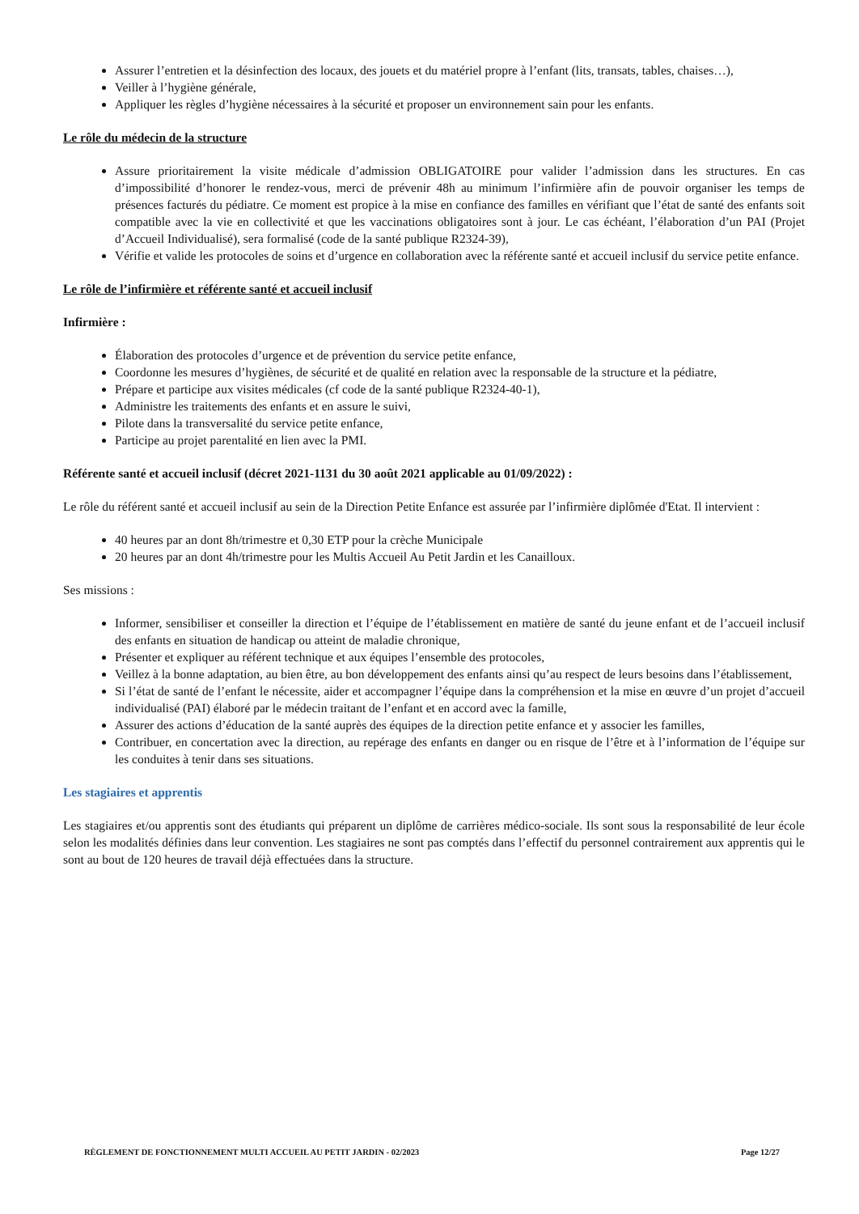Assurer l’entretien et la désinfection des locaux, des jouets et du matériel propre à l’enfant (lits, transats, tables, chaises…),
Veiller à l’hygiène générale,
Appliquer les règles d’hygiène nécessaires à la sécurité et proposer un environnement sain pour les enfants.
Le rôle du médecin de la structure
Assure prioritairement la visite médicale d’admission OBLIGATOIRE pour valider l’admission dans les structures. En cas d’impossibilité d’honorer le rendez-vous, merci de prévenir 48h au minimum l’infirmière afin de pouvoir organiser les temps de présences facturés du pédiatre. Ce moment est propice à la mise en confiance des familles en vérifiant que l’état de santé des enfants soit compatible avec la vie en collectivité et que les vaccinations obligatoires sont à jour. Le cas échéant, l’élaboration d’un PAI (Projet d’Accueil Individualisé), sera formalisé (code de la santé publique R2324-39),
Vérifie et valide les protocoles de soins et d’urgence en collaboration avec la référente santé et accueil inclusif du service petite enfance.
Le rôle de l’infirmière et référente santé et accueil inclusif
Infirmière :
Élaboration des protocoles d’urgence et de prévention du service petite enfance,
Coordonne les mesures d’hygiènes, de sécurité et de qualité en relation avec la responsable de la structure et la pédiatre,
Prépare et participe aux visites médicales (cf code de la santé publique R2324-40-1),
Administre les traitements des enfants et en assure le suivi,
Pilote dans la transversalité du service petite enfance,
Participe au projet parentalité en lien avec la PMI.
Référente santé et accueil inclusif (décret 2021-1131 du 30 août 2021 applicable au 01/09/2022) :
Le rôle du référent santé et accueil inclusif au sein de la Direction Petite Enfance est assurée par l’infirmière diplômée d'Etat. Il intervient :
40 heures par an dont 8h/trimestre et 0,30 ETP pour la crèche Municipale
20 heures par an dont 4h/trimestre pour les Multis Accueil Au Petit Jardin et les Canailloux.
Ses missions :
Informer, sensibiliser et conseiller la direction et l’équipe de l’établissement en matière de santé du jeune enfant et de l’accueil inclusif des enfants en situation de handicap ou atteint de maladie chronique,
Présenter et expliquer au référent technique et aux équipes l’ensemble des protocoles,
Veillez à la bonne adaptation, au bien être, au bon développement des enfants ainsi qu’au respect de leurs besoins dans l’établissement,
Si l’état de santé de l’enfant le nécessite, aider et accompagner l’équipe dans la compréhension et la mise en œuvre d’un projet d’accueil individualisé (PAI) élaboré par le médecin traitant de l’enfant et en accord avec la famille,
Assurer des actions d’éducation de la santé auprès des équipes de la direction petite enfance et y associer les familles,
Contribuer, en concertation avec la direction, au repérage des enfants en danger ou en risque de l’être et à l’information de l’équipe sur les conduites à tenir dans ses situations.
Les stagiaires et apprentis
Les stagiaires et/ou apprentis sont des étudiants qui préparent un diplôme de carrières médico-sociale. Ils sont sous la responsabilité de leur école selon les modalités définies dans leur convention. Les stagiaires ne sont pas comptés dans l’effectif du personnel contrairement aux apprentis qui le sont au bout de 120 heures de travail déjà effectuées dans la structure.
RÈGLEMENT DE FONCTIONNEMENT MULTI ACCUEIL AU PETIT JARDIN - 02/2023 Page 12/27